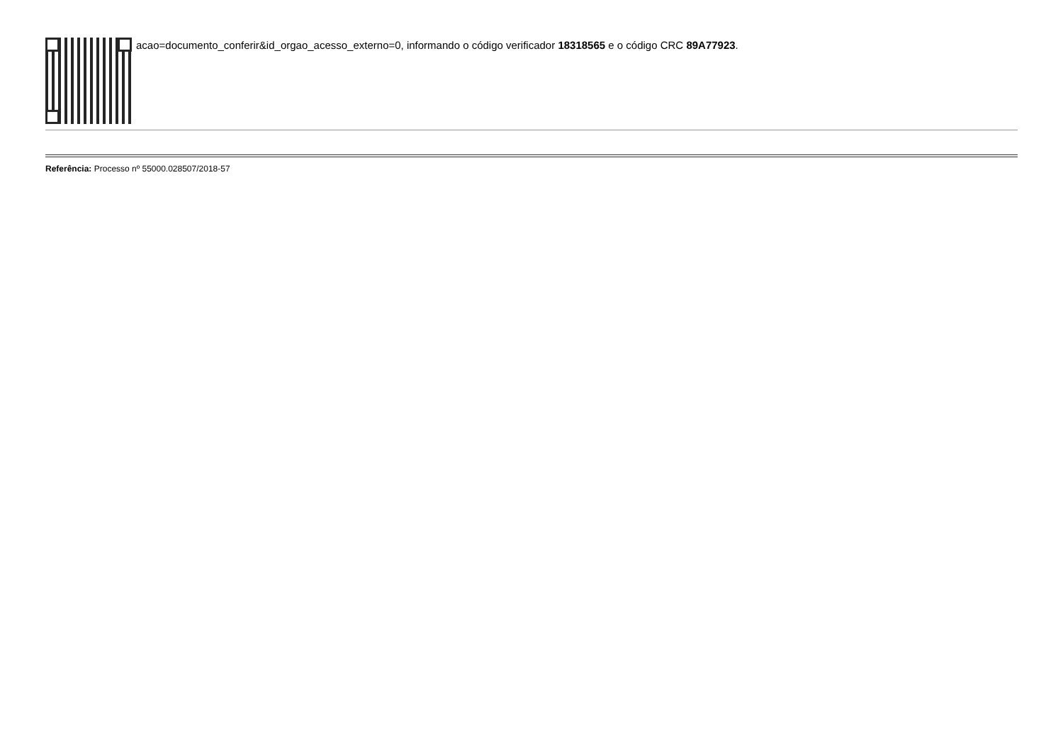acao=documento_conferir&id_orgao_acesso_externo=0, informando o código verificador 18318565 e o código CRC 89A77923.
Referência: Processo nº 55000.028507/2018-57